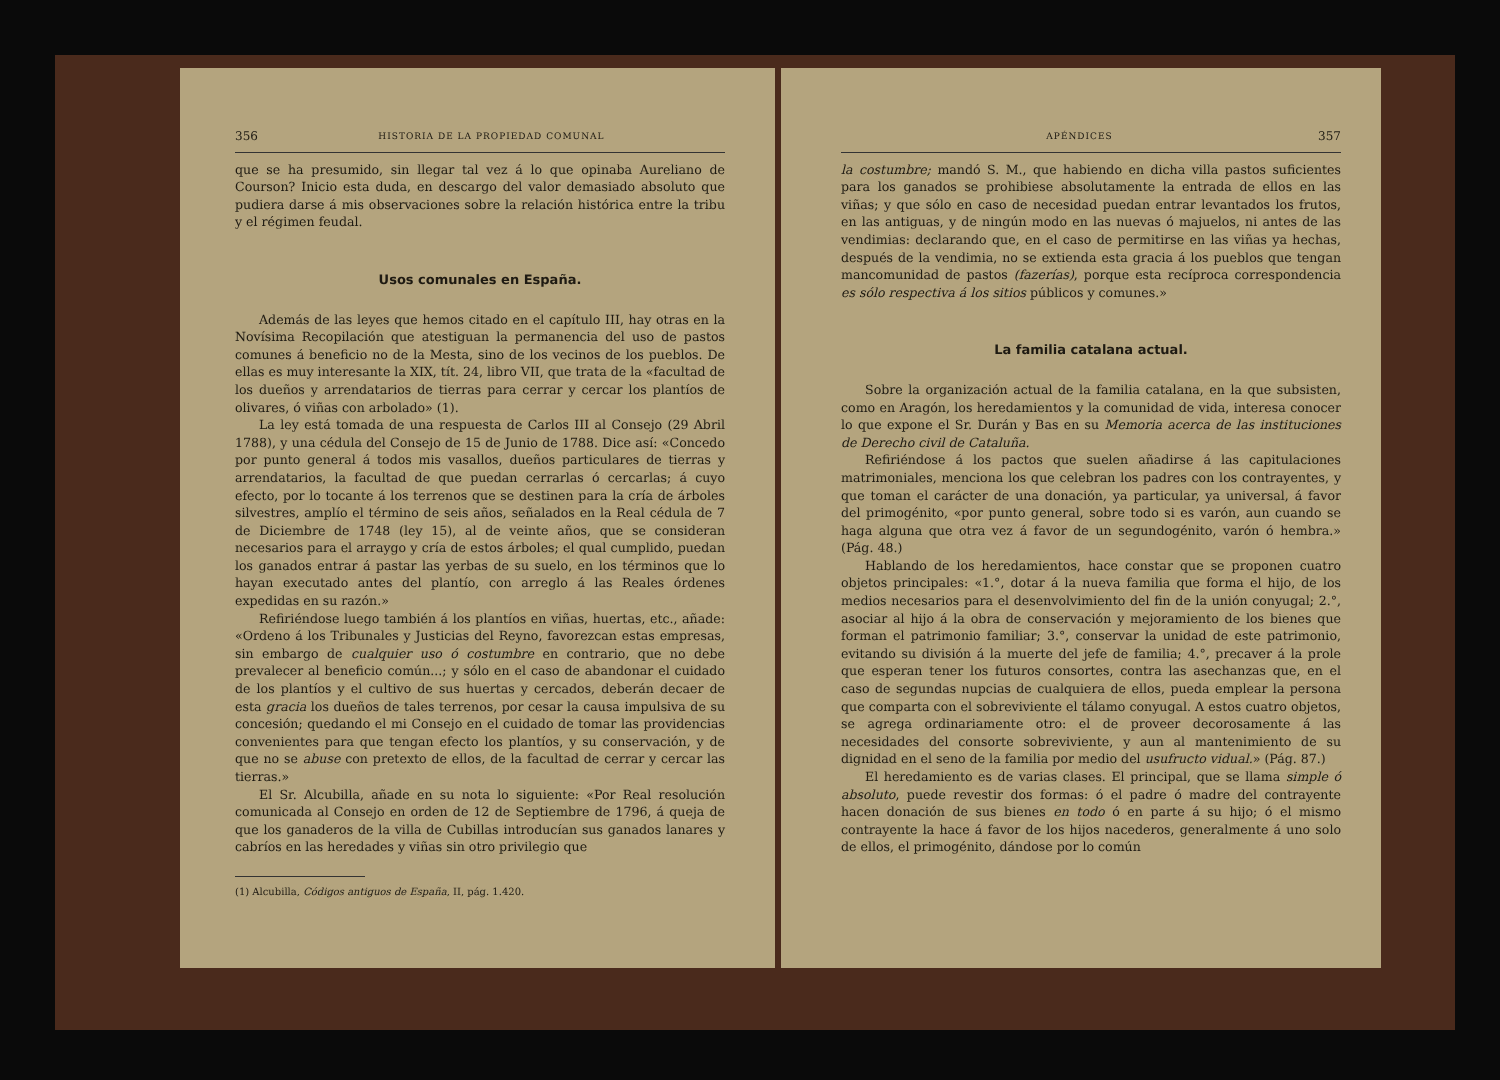356 HISTORIA DE LA PROPIEDAD COMUNAL
que se ha presumido, sin llegar tal vez á lo que opinaba Aureliano de Courson? Inicio esta duda, en descargo del valor demasiado absoluto que pudiera darse á mis observaciones sobre la relación histórica entre la tribu y el régimen feudal.
Usos comunales en España.
Además de las leyes que hemos citado en el capítulo III, hay otras en la Novísima Recopilación que atestiguan la permanencia del uso de pastos comunes á beneficio no de la Mesta, sino de los vecinos de los pueblos. De ellas es muy interesante la XIX, tít. 24, libro VII, que trata de la «facultad de los dueños y arrendatarios de tierras para cerrar y cercar los plantíos de olivares, ó viñas con arbolado» (1).
La ley está tomada de una respuesta de Carlos III al Consejo (29 Abril 1788), y una cédula del Consejo de 15 de Junio de 1788. Dice así: «Concedo por punto general á todos mis vasallos, dueños particulares de tierras y arrendatarios, la facultad de que puedan cerrarlas ó cercarlas; á cuyo efecto, por lo tocante á los terrenos que se destinen para la cría de árboles silvestres, amplío el término de seis años, señalados en la Real cédula de 7 de Diciembre de 1748 (ley 15), al de veinte años, que se consideran necesarios para el arraygo y cría de estos árboles; el qual cumplido, puedan los ganados entrar á pastar las yerbas de su suelo, en los términos que lo hayan executado antes del plantío, con arreglo á las Reales órdenes expedidas en su razón.»
Refiriéndose luego también á los plantíos en viñas, huertas, etc., añade: «Ordeno á los Tribunales y Justicias del Reyno, favorezcan estas empresas, sin embargo de cualquier uso ó costumbre en contrario, que no debe prevalecer al beneficio común...; y sólo en el caso de abandonar el cuidado de los plantíos y el cultivo de sus huertas y cercados, deberán decaer de esta gracia los dueños de tales terrenos, por cesar la causa impulsiva de su concesión; quedando el mi Consejo en el cuidado de tomar las providencias convenientes para que tengan efecto los plantíos, y su conservación, y de que no se abuse con pretexto de ellos, de la facultad de cerrar y cercar las tierras.»
El Sr. Alcubilla, añade en su nota lo siguiente: «Por Real resolución comunicada al Consejo en orden de 12 de Septiembre de 1796, á queja de que los ganaderos de la villa de Cubillas introducían sus ganados lanares y cabríos en las heredades y viñas sin otro privilegio que
(1) Alcubilla, Códigos antiguos de España, II, pág. 1.420.
APÉNDICES 357
la costumbre; mandó S. M., que habiendo en dicha villa pastos suficientes para los ganados se prohibiese absolutamente la entrada de ellos en las viñas; y que sólo en caso de necesidad puedan entrar levantados los frutos, en las antiguas, y de ningún modo en las nuevas ó majuelos, ni antes de las vendimias: declarando que, en el caso de permitirse en las viñas ya hechas, después de la vendimia, no se extienda esta gracia á los pueblos que tengan mancomunidad de pastos (fazerías), porque esta recíproca correspondencia es sólo respectiva á los sitios públicos y comunes.»
La familia catalana actual.
Sobre la organización actual de la familia catalana, en la que subsisten, como en Aragón, los heredamientos y la comunidad de vida, interesa conocer lo que expone el Sr. Durán y Bas en su Memoria acerca de las instituciones de Derecho civil de Cataluña.
Refiriéndose á los pactos que suelen añadirse á las capitulaciones matrimoniales, menciona los que celebran los padres con los contrayentes, y que toman el carácter de una donación, ya particular, ya universal, á favor del primogénito, «por punto general, sobre todo si es varón, aun cuando se haga alguna que otra vez á favor de un segundogénito, varón ó hembra.» (Pág. 48.)
Hablando de los heredamientos, hace constar que se proponen cuatro objetos principales: «1.°, dotar á la nueva familia que forma el hijo, de los medios necesarios para el desenvolvimiento del fin de la unión conyugal; 2.°, asociar al hijo á la obra de conservación y mejoramiento de los bienes que forman el patrimonio familiar; 3.°, conservar la unidad de este patrimonio, evitando su división á la muerte del jefe de familia; 4.°, precaver á la prole que esperan tener los futuros consortes, contra las asechanzas que, en el caso de segundas nupcias de cualquiera de ellos, pueda emplear la persona que comparta con el sobreviviente el tálamo conyugal. A estos cuatro objetos, se agrega ordinariamente otro: el de proveer decorosamente á las necesidades del consorte sobreviviente, y aun al mantenimiento de su dignidad en el seno de la familia por medio del usufructo vidual.» (Pág. 87.)
El heredamiento es de varias clases. El principal, que se llama simple ó absoluto, puede revestir dos formas: ó el padre ó madre del contrayente hacen donación de sus bienes en todo ó en parte á su hijo; ó el mismo contrayente la hace á favor de los hijos nacederos, generalmente á uno solo de ellos, el primogénito, dándose por lo común